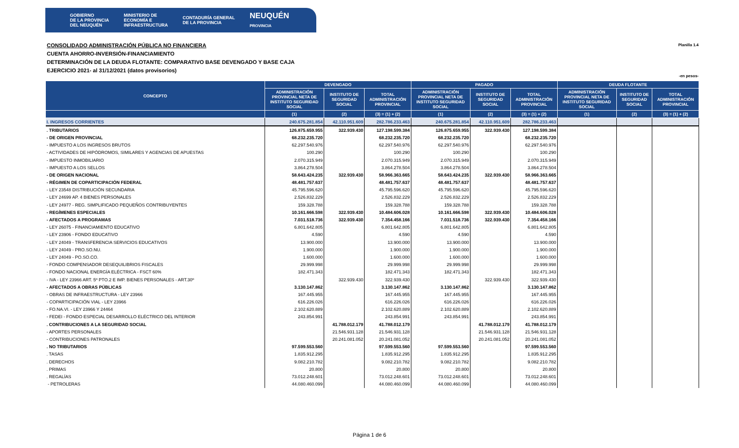GOBIERNO
DE LA PROVINCIA
DEL NEUQUÉN MINISTERIO DE
ECONOMÍA E
INFRAESTRUCTURA CONTADURÍA GENERAL
DE LA PROVINCIA NEUQUÉN
PROVINCIA
CONSOLIDADO ADMINISTRACIÓN PÚBLICA NO FINANCIERA
CUENTA AHORRO-INVERSIÓN-FINANCIAMIENTO
DETERMINACIÓN DE LA DEUDA FLOTANTE: COMPARATIVO BASE DEVENGADO Y BASE CAJA
EJERCICIO 2021- al 31/12/2021 (datos provisorios)
Planilla 1.4
-en pesos-
| CONCEPTO | DEVENGADO | | | PAGADO | | | DEUDA FLOTANTE | | |
| --- | --- | --- | --- | --- | --- | --- | --- | --- | --- |
| | ADMINISTRACIÓN PROVINCIAL NETA DE INSTITUTO SEGURIDAD SOCIAL | INSTITUTO DE SEGURIDAD SOCIAL | TOTAL ADMINISTRACIÓN PROVINCIAL | ADMINISTRACIÓN PROVINCIAL NETA DE INSTITUTO SEGURIDAD SOCIAL | INSTITUTO DE SEGURIDAD SOCIAL | TOTAL ADMINISTRACIÓN PROVINCIAL | ADMINISTRACIÓN PROVINCIAL NETA DE INSTITUTO SEGURIDAD SOCIAL | INSTITUTO DE SEGURIDAD SOCIAL | TOTAL ADMINISTRACIÓN PROVINCIAL |
| | (1) | (2) | (3) = (1) + (2) | (1) | (2) | (3) = (1) + (2) | (1) | (2) | (3) = (1) + (2) |
| I. INGRESOS CORRIENTES | 240.675.281.854 | 42.110.951.609 | 282.786.233.463 | 240.675.281.854 | 42.110.951.609 | 282.786.233.463 | | | |
| . TRIBUTARIOS | 126.875.659.955 | 322.939.430 | 127.198.599.384 | 126.875.659.955 | 322.939.430 | 127.198.599.384 | | | |
| - DE ORIGEN PROVINCIAL | 68.232.235.720 | | 68.232.235.720 | 68.232.235.720 | | 68.232.235.720 | | | |
| - IMPUESTO A LOS INGRESOS BRUTOS | 62.297.540.976 | | 62.297.540.976 | 62.297.540.976 | | 62.297.540.976 | | | |
| - ACTIVIDADES DE HIPÓDROMOS, SIMILARES Y AGENCIAS DE APUESTAS | 100.290 | | 100.290 | 100.290 | | 100.290 | | | |
| - IMPUESTO INMOBILIARIO | 2.070.315.949 | | 2.070.315.949 | 2.070.315.949 | | 2.070.315.949 | | | |
| - IMPUESTO A LOS SELLOS | 3.864.278.504 | | 3.864.278.504 | 3.864.278.504 | | 3.864.278.504 | | | |
| - DE ORIGEN NACIONAL | 58.643.424.235 | 322.939.430 | 58.966.363.665 | 58.643.424.235 | 322.939.430 | 58.966.363.665 | | | |
| - RÉGIMEN DE COPARTICIPACIÓN FEDERAL | 48.481.757.637 | | 48.481.757.637 | 48.481.757.637 | | 48.481.757.637 | | | |
| - LEY 23548 DISTRIBUCIÓN SECUNDARIA | 45.795.596.620 | | 45.795.596.620 | 45.795.596.620 | | 45.795.596.620 | | | |
| - LEY 24699 AP. 4 BIENES PERSONALES | 2.526.832.229 | | 2.526.832.229 | 2.526.832.229 | | 2.526.832.229 | | | |
| - LEY 24977 - REG. SIMPLIFICADO PEQUEÑOS CONTRIBUYENTES | 159.328.788 | | 159.328.788 | 159.328.788 | | 159.328.788 | | | |
| - REGÍMENES ESPECIALES | 10.161.666.598 | 322.939.430 | 10.484.606.028 | 10.161.666.598 | 322.939.430 | 10.484.606.028 | | | |
| - AFECTADOS A PROGRAMAS | 7.031.518.736 | 322.939.430 | 7.354.458.166 | 7.031.518.736 | 322.939.430 | 7.354.458.166 | | | |
| - LEY 26075 - FINANCIAMIENTO EDUCATIVO | 6.801.642.805 | | 6.801.642.805 | 6.801.642.805 | | 6.801.642.805 | | | |
| - LEY 23906 - FONDO EDUCATIVO | 4.590 | | 4.590 | 4.590 | | 4.590 | | | |
| - LEY 24049 - TRANSFERENCIA SERVICIOS EDUCATIVOS | 13.900.000 | | 13.900.000 | 13.900.000 | | 13.900.000 | | | |
| - LEY 24049 - PRO.SO.NU. | 1.900.000 | | 1.900.000 | 1.900.000 | | 1.900.000 | | | |
| - LEY 24049 - PO.SO.CO. | 1.600.000 | | 1.600.000 | 1.600.000 | | 1.600.000 | | | |
| - FONDO COMPENSADOR DESEQUILIBRIOS FISCALES | 29.999.998 | | 29.999.998 | 29.999.998 | | 29.999.998 | | | |
| - FONDO NACIONAL ENERGÍA ELÉCTRICA - FSCT 60% | 182.471.343 | | 182.471.343 | 182.471.343 | | 182.471.343 | | | |
| - IVA - LEY 23966 ART. 5º PTO.2 E IMP. BIENES PERSONALES - ART.30º | | 322.939.430 | 322.939.430 | | 322.939.430 | 322.939.430 | | | |
| - AFECTADOS A OBRAS PÚBLICAS | 3.130.147.862 | | 3.130.147.862 | 3.130.147.862 | | 3.130.147.862 | | | |
| - OBRAS DE INFRAESTRUCTURA - LEY 23966 | 167.445.955 | | 167.445.955 | 167.445.955 | | 167.445.955 | | | |
| - COPARTICIPACIÓN VIAL - LEY 23966 | 616.226.026 | | 616.226.026 | 616.226.026 | | 616.226.026 | | | |
| - FO.NA.VI. - LEY 23966 Y 24464 | 2.102.620.889 | | 2.102.620.889 | 2.102.620.889 | | 2.102.620.889 | | | |
| - FEDEI - FONDO ESPECIAL DESARROLLO ELÉCTRICO DEL INTERIOR | 243.854.991 | | 243.854.991 | 243.854.991 | | 243.854.991 | | | |
| . CONTRIBUCIONES A LA SEGURIDAD SOCIAL | | 41.788.012.179 | 41.788.012.179 | | 41.788.012.179 | 41.788.012.179 | | | |
| - APORTES PERSONALES | | 21.546.931.128 | 21.546.931.128 | | 21.546.931.128 | 21.546.931.128 | | | |
| - CONTRIBUCIONES PATRONALES | | 20.241.081.052 | 20.241.081.052 | | 20.241.081.052 | 20.241.081.052 | | | |
| . NO TRIBUTARIOS | 97.599.553.560 | | 97.599.553.560 | 97.599.553.560 | | 97.599.553.560 | | | |
| . TASAS | 1.835.912.295 | | 1.835.912.295 | 1.835.912.295 | | 1.835.912.295 | | | |
| . DERECHOS | 9.082.210.782 | | 9.082.210.782 | 9.082.210.782 | | 9.082.210.782 | | | |
| . PRIMAS | 20.800 | | 20.800 | 20.800 | | 20.800 | | | |
| . REGALÍAS | 73.012.248.601 | | 73.012.248.601 | 73.012.248.601 | | 73.012.248.601 | | | |
| - PETROLERAS | 44.080.460.099 | | 44.080.460.099 | 44.080.460.099 | | 44.080.460.099 | | | |
Página 1 de 6